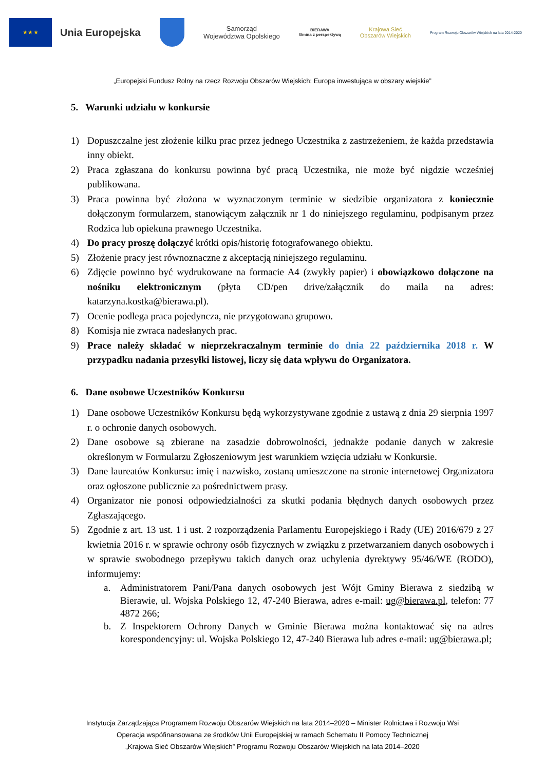★ ★ ★
Unia Europejska
Samorząd
Województwa Opolskiego
BIERAWA
Gmina z perspektywą
Krajowa Sieć
Obszarów Wiejskich
Program Rozwoju Obszarów Wiejskich na lata 2014-2020
„Europejski Fundusz Rolny na rzecz Rozwoju Obszarów Wiejskich: Europa inwestująca w obszary wiejskie”
5. Warunki udziału w konkursie
1) Dopuszczalne jest złożenie kilku prac przez jednego Uczestnika z zastrzeżeniem, że każda przedstawia inny obiekt.
2) Praca zgłaszana do konkursu powinna być pracą Uczestnika, nie może być nigdzie wcześniej publikowana.
3) Praca powinna być złożona w wyznaczonym terminie w siedzibie organizatora z koniecznie dołączonym formularzem, stanowiącym załącznik nr 1 do niniejszego regulaminu, podpisanym przez Rodzica lub opiekuna prawnego Uczestnika.
4) Do pracy proszę dołączyć krótki opis/historię fotografowanego obiektu.
5) Złożenie pracy jest równoznaczne z akceptacją niniejszego regulaminu.
6) Zdjęcie powinno być wydrukowane na formacie A4 (zwykły papier) i obowiązkowo dołączone na nośniku elektronicznym (płyta CD/pen drive/załącznik do maila na adres: katarzyna.kostka@bierawa.pl).
7) Ocenie podlega praca pojedyncza, nie przygotowana grupowo.
8) Komisja nie zwraca nadesłanych prac.
9) Prace należy składać w nieprzekraczalnym terminie do dnia 22 października 2018 r. W przypadku nadania przesyłki listowej, liczy się data wpływu do Organizatora.
6. Dane osobowe Uczestników Konkursu
1) Dane osobowe Uczestników Konkursu będą wykorzystywane zgodnie z ustawą z dnia 29 sierpnia 1997 r. o ochronie danych osobowych.
2) Dane osobowe są zbierane na zasadzie dobrowolności, jednakże podanie danych w zakresie określonym w Formularzu Zgłoszeniowym jest warunkiem wzięcia udziału w Konkursie.
3) Dane laureatów Konkursu: imię i nazwisko, zostaną umieszczone na stronie internetowej Organizatora oraz ogłoszone publicznie za pośrednictwem prasy.
4) Organizator nie ponosi odpowiedzialności za skutki podania błędnych danych osobowych przez Zgłaszającego.
5) Zgodnie z art. 13 ust. 1 i ust. 2 rozporządzenia Parlamentu Europejskiego i Rady (UE) 2016/679 z 27 kwietnia 2016 r. w sprawie ochrony osób fizycznych w związku z przetwarzaniem danych osobowych i w sprawie swobodnego przepływu takich danych oraz uchylenia dyrektywy 95/46/WE (RODO), informujemy:
a. Administratorem Pani/Pana danych osobowych jest Wójt Gminy Bierawa z siedzibą w Bierawie, ul. Wojska Polskiego 12, 47-240 Bierawa, adres e-mail: ug@bierawa.pl, telefon: 77 4872 266;
b. Z Inspektorem Ochrony Danych w Gminie Bierawa można kontaktować się na adres korespondencyjny: ul. Wojska Polskiego 12, 47-240 Bierawa lub adres e-mail: ug@bierawa.pl;
Instytucja Zarządzająca Programem Rozwoju Obszarów Wiejskich na lata 2014–2020 – Minister Rolnictwa i Rozwoju Wsi
Operacja wspófinansowana ze środków Unii Europejskiej w ramach Schematu II Pomocy Technicznej
„Krajowa Sieć Obszarów Wiejskich” Programu Rozwoju Obszarów Wiejskich na lata 2014–2020